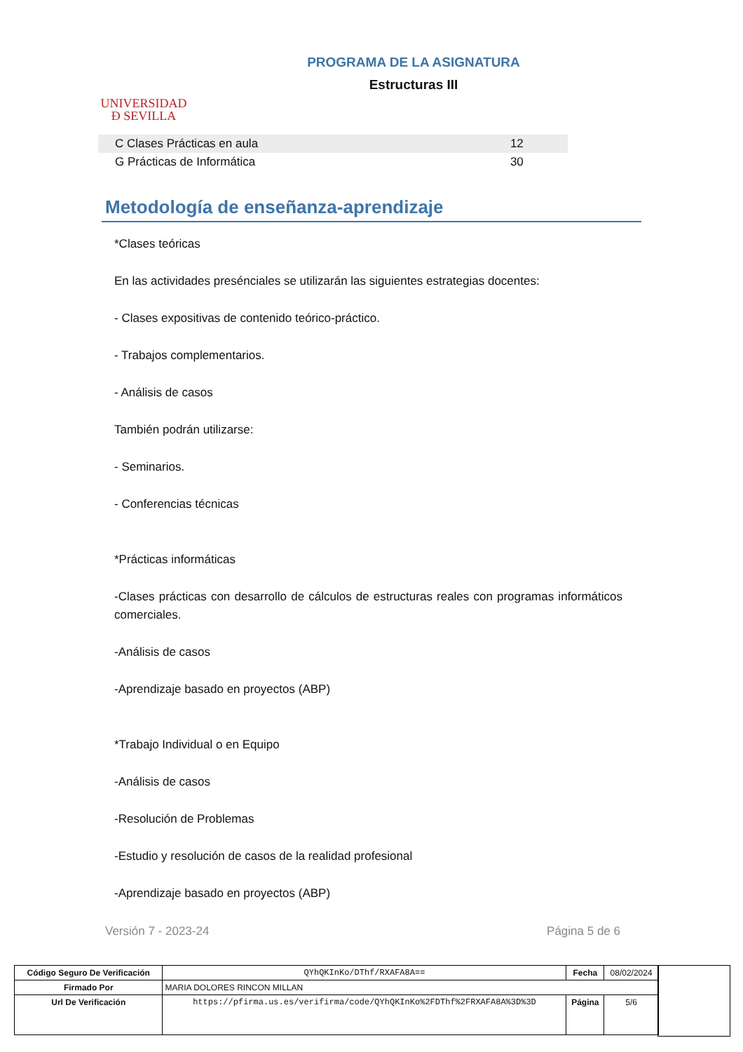UNIVERSIDAD
Đ SEVILLA
PROGRAMA DE LA ASIGNATURA
Estructuras III
| C Clases Prácticas en aula | 12 |
| G Prácticas de Informática | 30 |
Metodología de enseñanza-aprendizaje
*Clases teóricas
En las actividades presénciales se utilizarán las siguientes estrategias docentes:
- Clases expositivas de contenido teórico-práctico.
- Trabajos complementarios.
- Análisis de casos
También podrán utilizarse:
- Seminarios.
- Conferencias técnicas
*Prácticas informáticas
-Clases prácticas con desarrollo de cálculos de estructuras reales con programas informáticos comerciales.
-Análisis de casos
-Aprendizaje basado en proyectos (ABP)
*Trabajo Individual o en Equipo
-Análisis de casos
-Resolución de Problemas
-Estudio y resolución de casos de la realidad profesional
-Aprendizaje basado en proyectos (ABP)
Versión 7 - 2023-24 Página 5 de 6
| Código Seguro De Verificación | QYhQKInKo/DThf/RXAFA8A== | Fecha | 08/02/2024 |
| Firmado Por | MARIA DOLORES RINCON MILLAN | | |
| Url De Verificación | https://pfirma.us.es/verifirma/code/QYhQKInKo%2FDThf%2FRXAFA8A%3D%3D | Página | 5/6 |